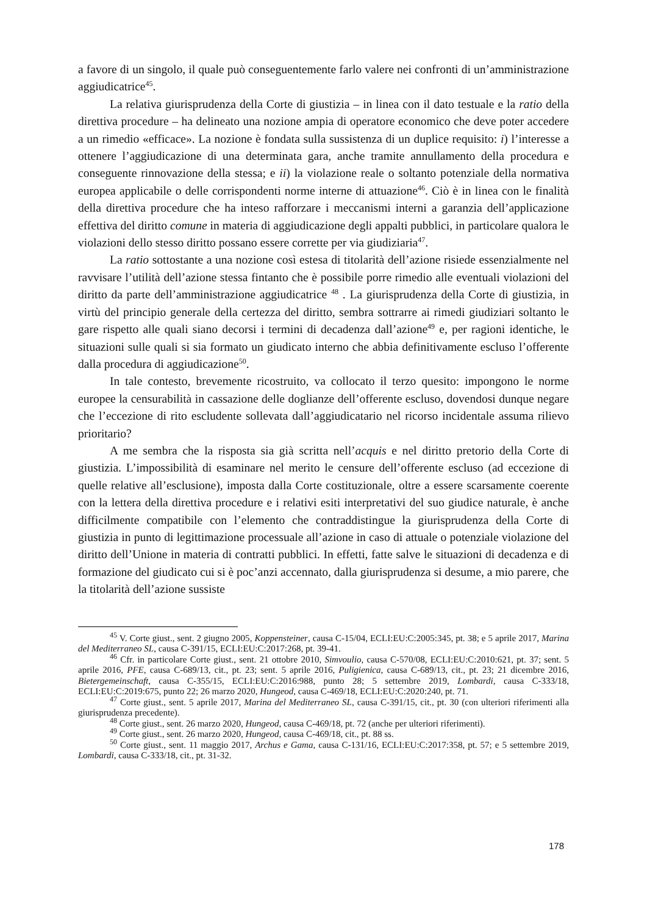a favore di un singolo, il quale può conseguentemente farlo valere nei confronti di un’amministrazione aggiudicatrice<sup>45</sup>.
La relativa giurisprudenza della Corte di giustizia – in linea con il dato testuale e la ratio della direttiva procedure – ha delineato una nozione ampia di operatore economico che deve poter accedere a un rimedio «efficace». La nozione è fondata sulla sussistenza di un duplice requisito: i) l’interesse a ottenere l’aggiudicazione di una determinata gara, anche tramite annullamento della procedura e conseguente rinnovazione della stessa; e ii) la violazione reale o soltanto potenziale della normativa europea applicabile o delle corrispondenti norme interne di attuazione<sup>46</sup>. Ciò è in linea con le finalità della direttiva procedure che ha inteso rafforzare i meccanismi interni a garanzia dell’applicazione effettiva del diritto comune in materia di aggiudicazione degli appalti pubblici, in particolare qualora le violazioni dello stesso diritto possano essere corrette per via giudiziaria<sup>47</sup>.
La ratio sottostante a una nozione così estesa di titolarità dell’azione risiede essenzialmente nel ravvisare l’utilità dell’azione stessa fintanto che è possibile porre rimedio alle eventuali violazioni del diritto da parte dell’amministrazione aggiudicatrice <sup>48</sup> . La giurisprudenza della Corte di giustizia, in virtù del principio generale della certezza del diritto, sembra sottrarre ai rimedi giudiziari soltanto le gare rispetto alle quali siano decorsi i termini di decadenza dall’azione<sup>49</sup> e, per ragioni identiche, le situazioni sulle quali si sia formato un giudicato interno che abbia definitivamente escluso l’offerente dalla procedura di aggiudicazione<sup>50</sup>.
In tale contesto, brevemente ricostruito, va collocato il terzo quesito: impongono le norme europee la censurabilità in cassazione delle doglianze dell’offerente escluso, dovendosi dunque negare che l’eccezione di rito escludente sollevata dall’aggiudicatario nel ricorso incidentale assuma rilievo prioritario?
A me sembra che la risposta sia già scritta nell’acquis e nel diritto pretorio della Corte di giustizia. L’impossibilità di esaminare nel merito le censure dell’offerente escluso (ad eccezione di quelle relative all’esclusione), imposta dalla Corte costituzionale, oltre a essere scarsamente coerente con la lettera della direttiva procedure e i relativi esiti interpretativi del suo giudice naturale, è anche difficilmente compatibile con l’elemento che contraddistingue la giurisprudenza della Corte di giustizia in punto di legittimazione processuale all’azione in caso di attuale o potenziale violazione del diritto dell’Unione in materia di contratti pubblici. In effetti, fatte salve le situazioni di decadenza e di formazione del giudicato cui si è poc’anzi accennato, dalla giurisprudenza si desume, a mio parere, che la titolarità dell’azione sussiste
<sup>45</sup> V. Corte giust., sent. 2 giugno 2005, Koppensteiner, causa C-15/04, ECLI:EU:C:2005:345, pt. 38; e 5 aprile 2017, Marina del Mediterraneo SL, causa C-391/15, ECLI:EU:C:2017:268, pt. 39-41.
<sup>46</sup> Cfr. in particolare Corte giust., sent. 21 ottobre 2010, Simvoulio, causa C-570/08, ECLI:EU:C:2010:621, pt. 37; sent. 5 aprile 2016, PFE, causa C-689/13, cit., pt. 23; sent. 5 aprile 2016, Puligienica, causa C-689/13, cit., pt. 23; 21 dicembre 2016, Bietergemeinschaft, causa C-355/15, ECLI:EU:C:2016:988, punto 28; 5 settembre 2019, Lombardi, causa C-333/18, ECLI:EU:C:2019:675, punto 22; 26 marzo 2020, Hungeod, causa C-469/18, ECLI:EU:C:2020:240, pt. 71.
<sup>47</sup> Corte giust., sent. 5 aprile 2017, Marina del Mediterraneo SL, causa C-391/15, cit., pt. 30 (con ulteriori riferimenti alla giurisprudenza precedente).
<sup>48</sup> Corte giust., sent. 26 marzo 2020, Hungeod, causa C-469/18, pt. 72 (anche per ulteriori riferimenti).
<sup>49</sup> Corte giust., sent. 26 marzo 2020, Hungeod, causa C-469/18, cit., pt. 88 ss.
<sup>50</sup> Corte giust., sent. 11 maggio 2017, Archus e Gama, causa C-131/16, ECLI:EU:C:2017:358, pt. 57; e 5 settembre 2019, Lombardi, causa C-333/18, cit., pt. 31-32.
178